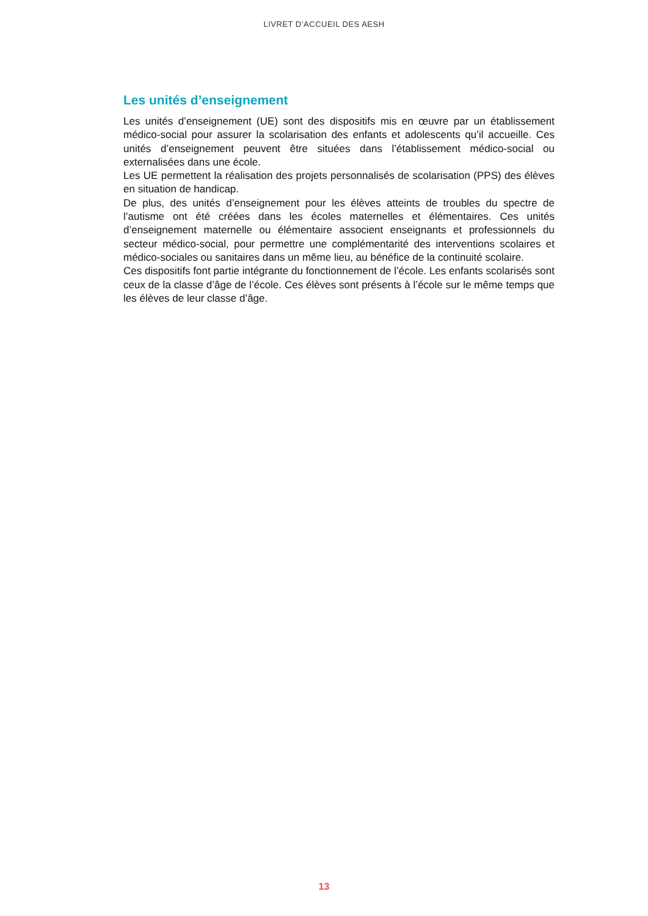LIVRET D’ACCUEIL DES AESH
Les unités d’enseignement
Les unités d’enseignement (UE) sont des dispositifs mis en œuvre par un établissement médico-social pour assurer la scolarisation des enfants et adolescents qu’il accueille. Ces unités d’enseignement peuvent être situées dans l’établissement médico-social ou externalisées dans une école.
Les UE permettent la réalisation des projets personnalisés de scolarisation (PPS) des élèves en situation de handicap.
De plus, des unités d’enseignement pour les élèves atteints de troubles du spectre de l’autisme ont été créées dans les écoles maternelles et élémentaires. Ces unités d’enseignement maternelle ou élémentaire associent enseignants et professionnels du secteur médico-social, pour permettre une complémentarité des interventions scolaires et médico-sociales ou sanitaires dans un même lieu, au bénéfice de la continuité scolaire.
Ces dispositifs font partie intégrante du fonctionnement de l’école. Les enfants scolarisés sont ceux de la classe d’âge de l’école. Ces élèves sont présents à l’école sur le même temps que les élèves de leur classe d’âge.
13